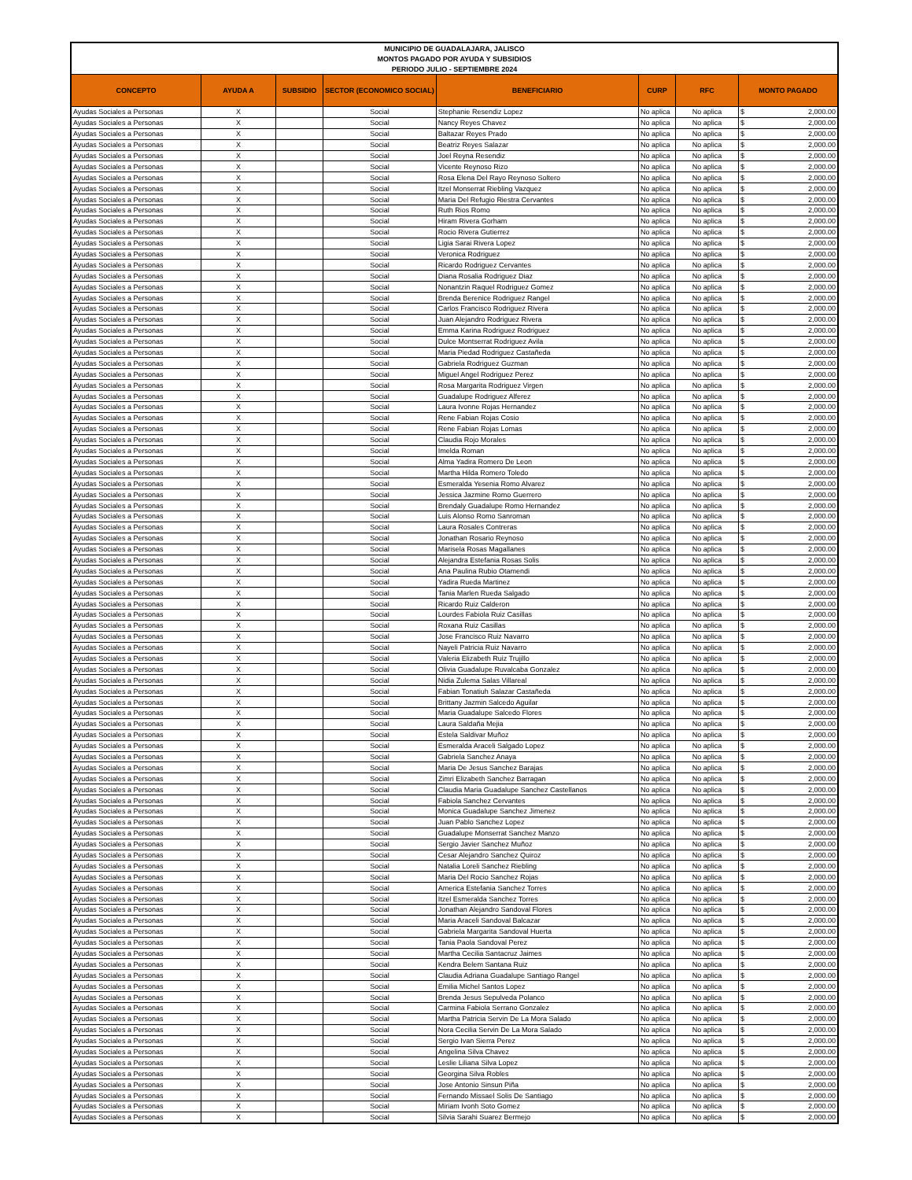| MUNICIPIO DE GUADALAJARA, JALISCO | | | | | | | | |
| MONTOS PAGADO POR AYUDA Y SUBSIDIOS | | | | | | | | |
| PERIODO JULIO - SEPTIEMBRE 2024 | | | | | | | | |
| CONCEPTO | AYUDA A | SUBSIDIO | SECTOR (ECONOMICO SOCIAL) | BENEFICIARIO | CURP | RFC | MONTO PAGADO | |
| Ayudas Sociales a Personas | X | | Social | Stephanie Resendiz Lopez | No aplica | No aplica | $ | 2,000.00 |
| Ayudas Sociales a Personas | X | | Social | Nancy Reyes Chavez | No aplica | No aplica | $ | 2,000.00 |
| Ayudas Sociales a Personas | X | | Social | Baltazar Reyes Prado | No aplica | No aplica | $ | 2,000.00 |
| Ayudas Sociales a Personas | X | | Social | Beatriz Reyes Salazar | No aplica | No aplica | $ | 2,000.00 |
| Ayudas Sociales a Personas | X | | Social | Joel Reyna Resendiz | No aplica | No aplica | $ | 2,000.00 |
| Ayudas Sociales a Personas | X | | Social | Vicente Reynoso Rizo | No aplica | No aplica | $ | 2,000.00 |
| Ayudas Sociales a Personas | X | | Social | Rosa Elena Del Rayo Reynoso Soltero | No aplica | No aplica | $ | 2,000.00 |
| Ayudas Sociales a Personas | X | | Social | Itzel Monserrat Riebling Vazquez | No aplica | No aplica | $ | 2,000.00 |
| Ayudas Sociales a Personas | X | | Social | Maria Del Refugio Riestra Cervantes | No aplica | No aplica | $ | 2,000.00 |
| Ayudas Sociales a Personas | X | | Social | Ruth Rios Romo | No aplica | No aplica | $ | 2,000.00 |
| Ayudas Sociales a Personas | X | | Social | Hiram Rivera Gorham | No aplica | No aplica | $ | 2,000.00 |
| Ayudas Sociales a Personas | X | | Social | Rocio Rivera Gutierrez | No aplica | No aplica | $ | 2,000.00 |
| Ayudas Sociales a Personas | X | | Social | Ligia Sarai Rivera Lopez | No aplica | No aplica | $ | 2,000.00 |
| Ayudas Sociales a Personas | X | | Social | Veronica Rodriguez | No aplica | No aplica | $ | 2,000.00 |
| Ayudas Sociales a Personas | X | | Social | Ricardo Rodriguez Cervantes | No aplica | No aplica | $ | 2,000.00 |
| Ayudas Sociales a Personas | X | | Social | Diana Rosalia Rodriguez Diaz | No aplica | No aplica | $ | 2,000.00 |
| Ayudas Sociales a Personas | X | | Social | Nonantzin Raquel Rodriguez Gomez | No aplica | No aplica | $ | 2,000.00 |
| Ayudas Sociales a Personas | X | | Social | Brenda Berenice Rodriguez Rangel | No aplica | No aplica | $ | 2,000.00 |
| Ayudas Sociales a Personas | X | | Social | Carlos Francisco Rodriguez Rivera | No aplica | No aplica | $ | 2,000.00 |
| Ayudas Sociales a Personas | X | | Social | Juan Alejandro Rodriguez Rivera | No aplica | No aplica | $ | 2,000.00 |
| Ayudas Sociales a Personas | X | | Social | Emma Karina Rodriguez Rodriguez | No aplica | No aplica | $ | 2,000.00 |
| Ayudas Sociales a Personas | X | | Social | Dulce Montserrat Rodriguez Avila | No aplica | No aplica | $ | 2,000.00 |
| Ayudas Sociales a Personas | X | | Social | Maria Piedad Rodriguez Castañeda | No aplica | No aplica | $ | 2,000.00 |
| Ayudas Sociales a Personas | X | | Social | Gabriela Rodriguez Guzman | No aplica | No aplica | $ | 2,000.00 |
| Ayudas Sociales a Personas | X | | Social | Miguel Angel Rodriguez Perez | No aplica | No aplica | $ | 2,000.00 |
| Ayudas Sociales a Personas | X | | Social | Rosa Margarita Rodriguez Virgen | No aplica | No aplica | $ | 2,000.00 |
| Ayudas Sociales a Personas | X | | Social | Guadalupe Rodriguez Alferez | No aplica | No aplica | $ | 2,000.00 |
| Ayudas Sociales a Personas | X | | Social | Laura Ivonne Rojas Hernandez | No aplica | No aplica | $ | 2,000.00 |
| Ayudas Sociales a Personas | X | | Social | Rene Fabian Rojas Cosio | No aplica | No aplica | $ | 2,000.00 |
| Ayudas Sociales a Personas | X | | Social | Rene Fabian Rojas Lomas | No aplica | No aplica | $ | 2,000.00 |
| Ayudas Sociales a Personas | X | | Social | Claudia Rojo Morales | No aplica | No aplica | $ | 2,000.00 |
| Ayudas Sociales a Personas | X | | Social | Imelda Roman | No aplica | No aplica | $ | 2,000.00 |
| Ayudas Sociales a Personas | X | | Social | Alma Yadira Romero De Leon | No aplica | No aplica | $ | 2,000.00 |
| Ayudas Sociales a Personas | X | | Social | Martha Hilda Romero Toledo | No aplica | No aplica | $ | 2,000.00 |
| Ayudas Sociales a Personas | X | | Social | Esmeralda Yesenia Romo Alvarez | No aplica | No aplica | $ | 2,000.00 |
| Ayudas Sociales a Personas | X | | Social | Jessica Jazmine Romo Guerrero | No aplica | No aplica | $ | 2,000.00 |
| Ayudas Sociales a Personas | X | | Social | Brendaly Guadalupe Romo Hernandez | No aplica | No aplica | $ | 2,000.00 |
| Ayudas Sociales a Personas | X | | Social | Luis Alonso Romo Sanroman | No aplica | No aplica | $ | 2,000.00 |
| Ayudas Sociales a Personas | X | | Social | Laura Rosales Contreras | No aplica | No aplica | $ | 2,000.00 |
| Ayudas Sociales a Personas | X | | Social | Jonathan Rosario Reynoso | No aplica | No aplica | $ | 2,000.00 |
| Ayudas Sociales a Personas | X | | Social | Marisela Rosas Magallanes | No aplica | No aplica | $ | 2,000.00 |
| Ayudas Sociales a Personas | X | | Social | Alejandra Estefania Rosas Solis | No aplica | No aplica | $ | 2,000.00 |
| Ayudas Sociales a Personas | X | | Social | Ana Paulina Rubio Otamendi | No aplica | No aplica | $ | 2,000.00 |
| Ayudas Sociales a Personas | X | | Social | Yadira Rueda Martinez | No aplica | No aplica | $ | 2,000.00 |
| Ayudas Sociales a Personas | X | | Social | Tania Marlen Rueda Salgado | No aplica | No aplica | $ | 2,000.00 |
| Ayudas Sociales a Personas | X | | Social | Ricardo Ruiz Calderon | No aplica | No aplica | $ | 2,000.00 |
| Ayudas Sociales a Personas | X | | Social | Lourdes Fabiola Ruiz Casillas | No aplica | No aplica | $ | 2,000.00 |
| Ayudas Sociales a Personas | X | | Social | Roxana Ruiz Casillas | No aplica | No aplica | $ | 2,000.00 |
| Ayudas Sociales a Personas | X | | Social | Jose Francisco Ruiz Navarro | No aplica | No aplica | $ | 2,000.00 |
| Ayudas Sociales a Personas | X | | Social | Nayeli Patricia Ruiz Navarro | No aplica | No aplica | $ | 2,000.00 |
| Ayudas Sociales a Personas | X | | Social | Valeria Elizabeth Ruiz Trujillo | No aplica | No aplica | $ | 2,000.00 |
| Ayudas Sociales a Personas | X | | Social | Olivia Guadalupe Ruvalcaba Gonzalez | No aplica | No aplica | $ | 2,000.00 |
| Ayudas Sociales a Personas | X | | Social | Nidia Zulema Salas Villareal | No aplica | No aplica | $ | 2,000.00 |
| Ayudas Sociales a Personas | X | | Social | Fabian Tonatiuh Salazar Castañeda | No aplica | No aplica | $ | 2,000.00 |
| Ayudas Sociales a Personas | X | | Social | Brittany Jazmin Salcedo Aguilar | No aplica | No aplica | $ | 2,000.00 |
| Ayudas Sociales a Personas | X | | Social | Maria Guadalupe Salcedo Flores | No aplica | No aplica | $ | 2,000.00 |
| Ayudas Sociales a Personas | X | | Social | Laura Saldaña Mejia | No aplica | No aplica | $ | 2,000.00 |
| Ayudas Sociales a Personas | X | | Social | Estela Saldivar Muñoz | No aplica | No aplica | $ | 2,000.00 |
| Ayudas Sociales a Personas | X | | Social | Esmeralda Araceli Salgado Lopez | No aplica | No aplica | $ | 2,000.00 |
| Ayudas Sociales a Personas | X | | Social | Gabriela Sanchez Anaya | No aplica | No aplica | $ | 2,000.00 |
| Ayudas Sociales a Personas | X | | Social | Maria De Jesus Sanchez Barajas | No aplica | No aplica | $ | 2,000.00 |
| Ayudas Sociales a Personas | X | | Social | Zimri Elizabeth Sanchez Barragan | No aplica | No aplica | $ | 2,000.00 |
| Ayudas Sociales a Personas | X | | Social | Claudia Maria Guadalupe Sanchez Castellanos | No aplica | No aplica | $ | 2,000.00 |
| Ayudas Sociales a Personas | X | | Social | Fabiola Sanchez Cervantes | No aplica | No aplica | $ | 2,000.00 |
| Ayudas Sociales a Personas | X | | Social | Monica Guadalupe Sanchez Jimenez | No aplica | No aplica | $ | 2,000.00 |
| Ayudas Sociales a Personas | X | | Social | Juan Pablo Sanchez Lopez | No aplica | No aplica | $ | 2,000.00 |
| Ayudas Sociales a Personas | X | | Social | Guadalupe Monserrat Sanchez Manzo | No aplica | No aplica | $ | 2,000.00 |
| Ayudas Sociales a Personas | X | | Social | Sergio Javier Sanchez Muñoz | No aplica | No aplica | $ | 2,000.00 |
| Ayudas Sociales a Personas | X | | Social | Cesar Alejandro Sanchez Quiroz | No aplica | No aplica | $ | 2,000.00 |
| Ayudas Sociales a Personas | X | | Social | Natalia Loreli Sanchez Riebling | No aplica | No aplica | $ | 2,000.00 |
| Ayudas Sociales a Personas | X | | Social | Maria Del Rocio Sanchez Rojas | No aplica | No aplica | $ | 2,000.00 |
| Ayudas Sociales a Personas | X | | Social | America Estefania Sanchez Torres | No aplica | No aplica | $ | 2,000.00 |
| Ayudas Sociales a Personas | X | | Social | Itzel Esmeralda Sanchez Torres | No aplica | No aplica | $ | 2,000.00 |
| Ayudas Sociales a Personas | X | | Social | Jonathan Alejandro Sandoval Flores | No aplica | No aplica | $ | 2,000.00 |
| Ayudas Sociales a Personas | X | | Social | Maria Araceli Sandoval Balcazar | No aplica | No aplica | $ | 2,000.00 |
| Ayudas Sociales a Personas | X | | Social | Gabriela Margarita Sandoval Huerta | No aplica | No aplica | $ | 2,000.00 |
| Ayudas Sociales a Personas | X | | Social | Tania Paola Sandoval Perez | No aplica | No aplica | $ | 2,000.00 |
| Ayudas Sociales a Personas | X | | Social | Martha Cecilia Santacruz Jaimes | No aplica | No aplica | $ | 2,000.00 |
| Ayudas Sociales a Personas | X | | Social | Kendra Belem Santana Ruiz | No aplica | No aplica | $ | 2,000.00 |
| Ayudas Sociales a Personas | X | | Social | Claudia Adriana Guadalupe Santiago Rangel | No aplica | No aplica | $ | 2,000.00 |
| Ayudas Sociales a Personas | X | | Social | Emilia Michel Santos Lopez | No aplica | No aplica | $ | 2,000.00 |
| Ayudas Sociales a Personas | X | | Social | Brenda Jesus Sepulveda Polanco | No aplica | No aplica | $ | 2,000.00 |
| Ayudas Sociales a Personas | X | | Social | Carmina Fabiola Serrano Gonzalez | No aplica | No aplica | $ | 2,000.00 |
| Ayudas Sociales a Personas | X | | Social | Martha Patricia Servin De La Mora Salado | No aplica | No aplica | $ | 2,000.00 |
| Ayudas Sociales a Personas | X | | Social | Nora Cecilia Servin De La Mora Salado | No aplica | No aplica | $ | 2,000.00 |
| Ayudas Sociales a Personas | X | | Social | Sergio Ivan Sierra Perez | No aplica | No aplica | $ | 2,000.00 |
| Ayudas Sociales a Personas | X | | Social | Angelina Silva Chavez | No aplica | No aplica | $ | 2,000.00 |
| Ayudas Sociales a Personas | X | | Social | Leslie Liliana Silva Lopez | No aplica | No aplica | $ | 2,000.00 |
| Ayudas Sociales a Personas | X | | Social | Georgina Silva Robles | No aplica | No aplica | $ | 2,000.00 |
| Ayudas Sociales a Personas | X | | Social | Jose Antonio Sinsun Piña | No aplica | No aplica | $ | 2,000.00 |
| Ayudas Sociales a Personas | X | | Social | Fernando Missael Solis De Santiago | No aplica | No aplica | $ | 2,000.00 |
| Ayudas Sociales a Personas | X | | Social | Miriam Ivonh Soto Gomez | No aplica | No aplica | $ | 2,000.00 |
| Ayudas Sociales a Personas | X | | Social | Silvia Sarahi Suarez Bermejo | No aplica | No aplica | $ | 2,000.00 |